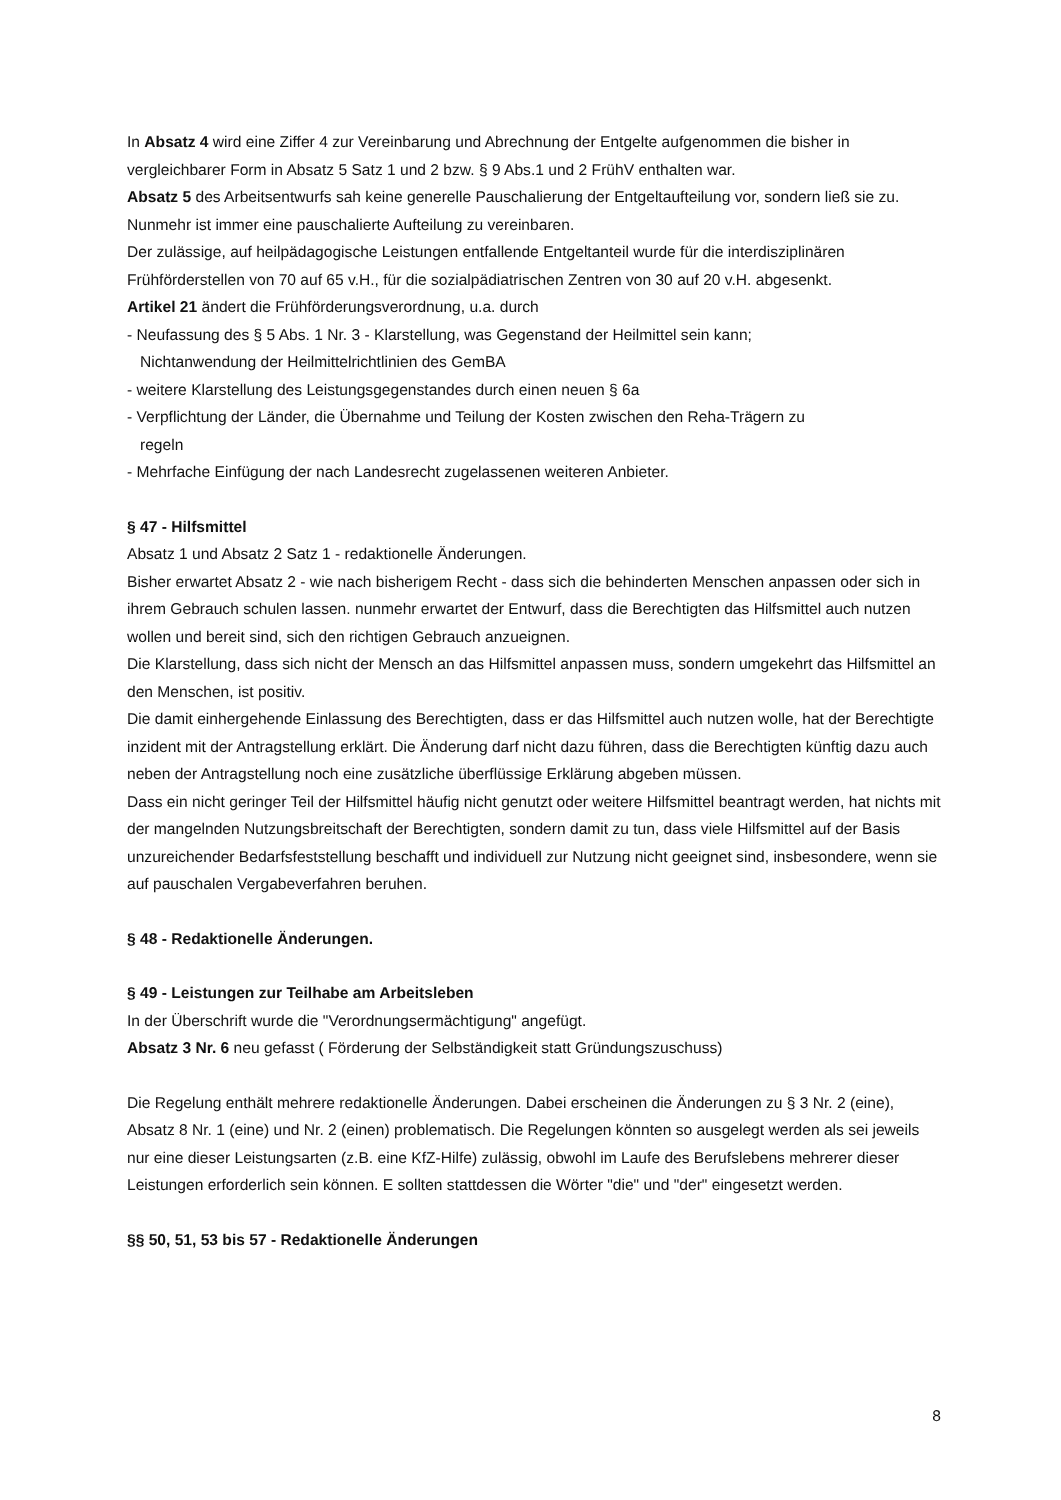In Absatz 4 wird eine Ziffer 4 zur Vereinbarung und Abrechnung der Entgelte aufgenommen die bisher in vergleichbarer Form in Absatz 5 Satz 1 und 2 bzw. § 9 Abs.1 und 2 FrühV enthalten war.
Absatz 5 des Arbeitsentwurfs sah keine generelle Pauschalierung der Entgeltaufteilung vor, sondern ließ sie zu. Nunmehr ist immer eine pauschalierte Aufteilung zu vereinbaren.
Der zulässige, auf heilpädagogische Leistungen entfallende Entgeltanteil wurde für die interdisziplinären Frühförderstellen von 70 auf 65 v.H., für die sozialpädiatrischen Zentren von 30 auf 20 v.H. abgesenkt.
Artikel 21 ändert die Frühförderungsverordnung, u.a. durch
- Neufassung des § 5 Abs. 1 Nr. 3 - Klarstellung, was Gegenstand der Heilmittel sein kann;
Nichtanwendung der Heilmittelrichtlinien des GemBA
- weitere Klarstellung des Leistungsgegenstandes durch einen neuen § 6a
- Verpflichtung der Länder, die Übernahme und Teilung der Kosten zwischen den Reha-Trägern zu
regeln
- Mehrfache Einfügung der nach Landesrecht zugelassenen weiteren Anbieter.
§ 47 - Hilfsmittel
Absatz 1 und Absatz 2 Satz 1 - redaktionelle Änderungen.
Bisher erwartet Absatz 2 - wie nach bisherigem Recht - dass sich die behinderten Menschen anpassen oder sich in ihrem Gebrauch schulen lassen. nunmehr erwartet der Entwurf, dass die Berechtigten das Hilfsmittel auch nutzen wollen und bereit sind, sich den richtigen Gebrauch anzueignen.
Die Klarstellung, dass sich nicht der Mensch an das Hilfsmittel anpassen muss, sondern umgekehrt das Hilfsmittel an den Menschen, ist positiv.
Die damit einhergehende Einlassung des Berechtigten, dass er das Hilfsmittel auch nutzen wolle, hat der Berechtigte inzident mit der Antragstellung erklärt. Die Änderung darf nicht dazu führen, dass die Berechtigten künftig dazu auch neben der Antragstellung noch eine zusätzliche überflüssige Erklärung abgeben müssen.
Dass ein nicht geringer Teil der Hilfsmittel häufig nicht genutzt oder weitere Hilfsmittel beantragt werden, hat nichts mit der mangelnden Nutzungsbreitschaft der Berechtigten, sondern damit zu tun, dass viele Hilfsmittel auf der Basis unzureichender Bedarfsfeststellung beschafft und individuell zur Nutzung nicht geeignet sind, insbesondere, wenn sie auf pauschalen Vergabeverfahren beruhen.
§ 48 - Redaktionelle Änderungen.
§ 49 - Leistungen zur Teilhabe am Arbeitsleben
In der Überschrift wurde die "Verordnungsermächtigung" angefügt.
Absatz 3 Nr. 6 neu gefasst ( Förderung der Selbständigkeit statt Gründungszuschuss)
Die Regelung enthält mehrere redaktionelle Änderungen. Dabei erscheinen die Änderungen zu § 3 Nr. 2 (eine), Absatz 8 Nr. 1 (eine) und Nr. 2 (einen) problematisch. Die Regelungen könnten so ausgelegt werden als sei jeweils nur eine dieser Leistungsarten (z.B. eine KfZ-Hilfe) zulässig, obwohl im Laufe des Berufslebens mehrerer dieser Leistungen erforderlich sein können. E sollten stattdessen die Wörter "die" und "der" eingesetzt werden.
§§ 50, 51, 53 bis 57 - Redaktionelle Änderungen
8